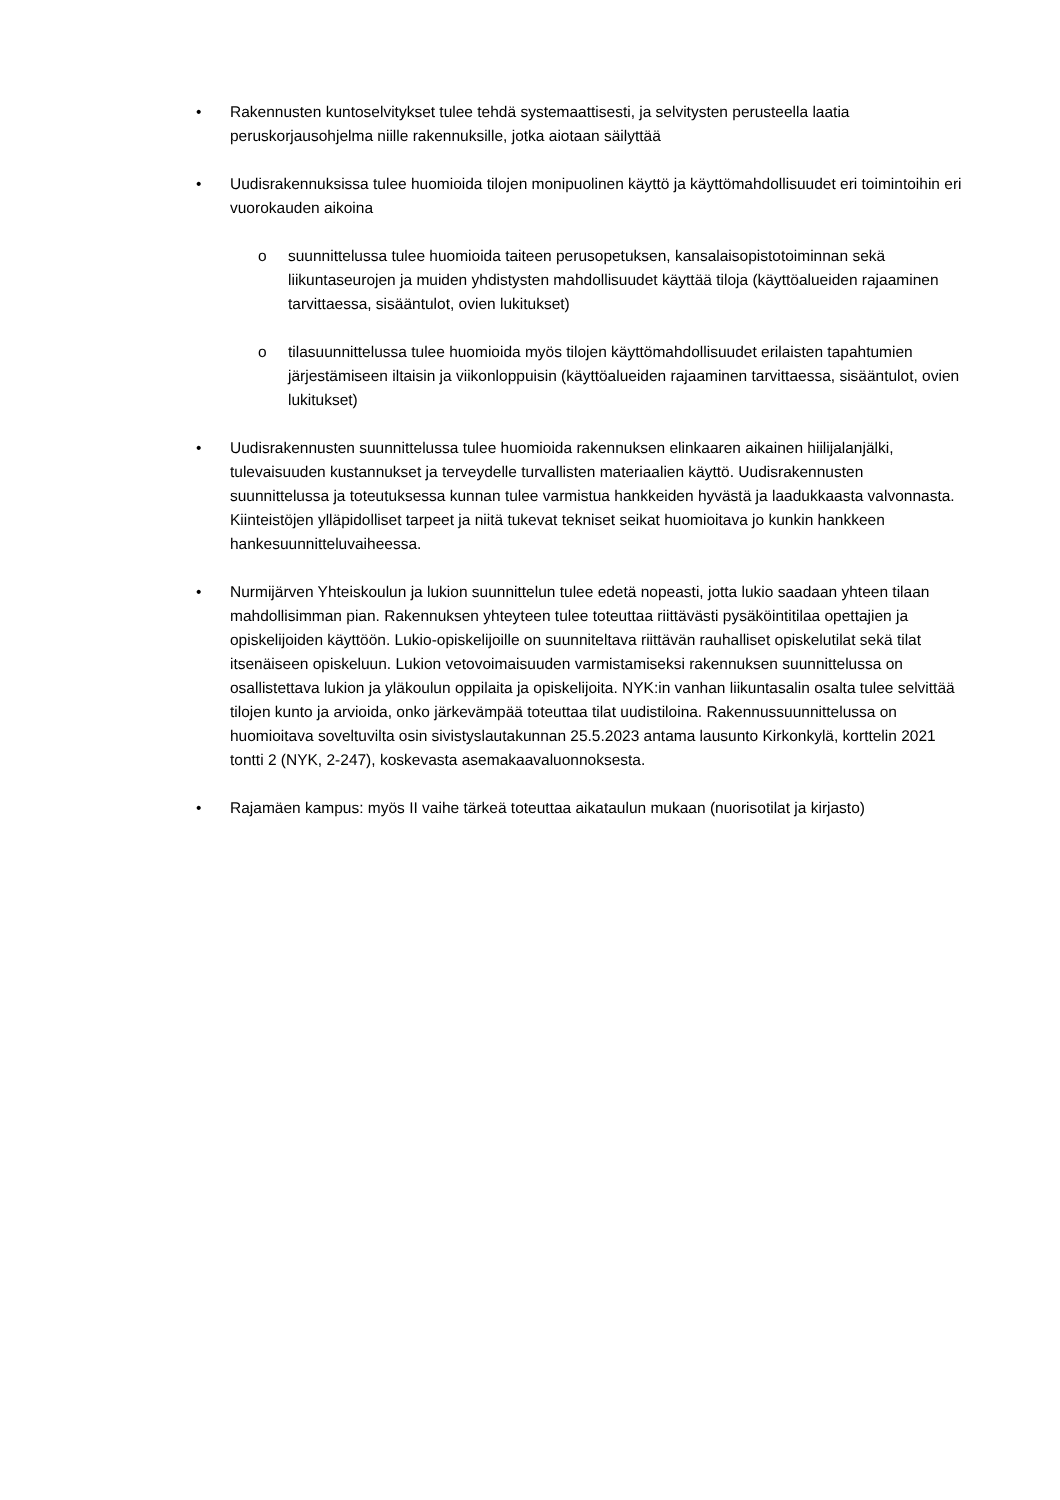• Rakennusten kuntoselvitykset tulee tehdä systemaattisesti, ja selvitysten perusteella laatia peruskorjausohjelma niille rakennuksille, jotka aiotaan säilyttää
• Uudisrakennuksissa tulee huomioida tilojen monipuolinen käyttö ja käyttömahdollisuudet eri toimintoihin eri vuorokauden aikoina
o suunnittelussa tulee huomioida taiteen perusopetuksen, kansalaisopistotoiminnan sekä liikuntaseurojen ja muiden yhdistysten mahdollisuudet käyttää tiloja (käyttöalueiden rajaaminen tarvittaessa, sisääntulot, ovien lukitukset)
o tilasuunnittelussa tulee huomioida myös tilojen käyttömahdollisuudet erilaisten tapahtumien järjestämiseen iltaisin ja viikonloppuisin (käyttöalueiden rajaaminen tarvittaessa, sisääntulot, ovien lukitukset)
• Uudisrakennusten suunnittelussa tulee huomioida rakennuksen elinkaaren aikainen hiilijalanjälki, tulevaisuuden kustannukset ja terveydelle turvallisten materiaalien käyttö. Uudisrakennusten suunnittelussa ja toteutuksessa kunnan tulee varmistua hankkeiden hyvästä ja laadukkaasta valvonnasta. Kiinteistöjen ylläpidolliset tarpeet ja niitä tukevat tekniset seikat huomioitava jo kunkin hankkeen hankesuunnitteluvaiheessa.
• Nurmijärven Yhteiskoulun ja lukion suunnittelun tulee edetä nopeasti, jotta lukio saadaan yhteen tilaan mahdollisimman pian. Rakennuksen yhteyteen tulee toteuttaa riittävästi pysäköintitilaa opettajien ja opiskelijoiden käyttöön. Lukio-opiskelijoille on suunniteltava riittävän rauhalliset opiskelutilat sekä tilat itsenäiseen opiskeluun. Lukion vetovoimaisuuden varmistamiseksi rakennuksen suunnittelussa on osallistettava lukion ja yläkoulun oppilaita ja opiskelijoita. NYK:in vanhan liikuntasalin osalta tulee selvittää tilojen kunto ja arvioida, onko järkevämpää toteuttaa tilat uudistiloina. Rakennussuunnittelussa on huomioitava soveltuvilta osin sivistyslautakunnan 25.5.2023 antama lausunto Kirkonkylä, korttelin 2021 tontti 2 (NYK, 2-247), koskevasta asemakaavaluonnoksesta.
• Rajamäen kampus: myös II vaihe tärkeä toteuttaa aikataulun mukaan (nuorisotilat ja kirjasto)